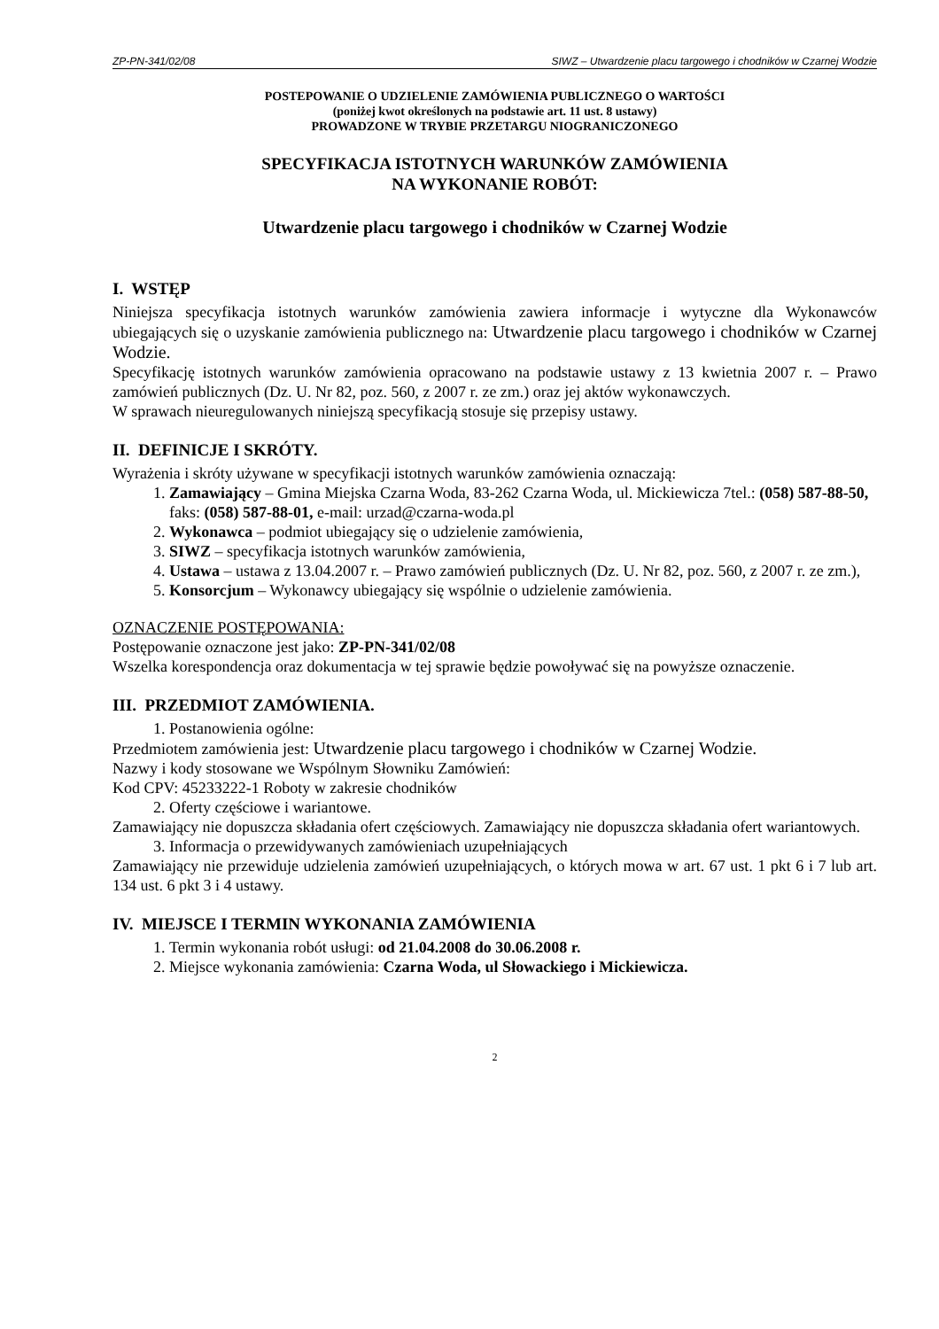ZP-PN-341/02/08 SIWZ – Utwardzenie placu targowego i chodników w Czarnej Wodzie
POSTEPOWANIE O UDZIELENIE ZAMÓWIENIA PUBLICZNEGO O WARTOŚCI
(poniżej kwot określonych na podstawie art. 11 ust. 8 ustawy)
PROWADZONE W TRYBIE PRZETARGU NIOGRANICZONEGO
SPECYFIKACJA ISTOTNYCH WARUNKÓW ZAMÓWIENIA
NA WYKONANIE ROBÓT:
Utwardzenie placu targowego i chodników w Czarnej Wodzie
I. WSTĘP
Niniejsza specyfikacja istotnych warunków zamówienia zawiera informacje i wytyczne dla Wykonawców ubiegających się o uzyskanie zamówienia publicznego na: Utwardzenie placu targowego i chodników w Czarnej Wodzie.
Specyfikację istotnych warunków zamówienia opracowano na podstawie ustawy z 13 kwietnia 2007 r. – Prawo zamówień publicznych (Dz. U. Nr 82, poz. 560, z 2007 r. ze zm.) oraz jej aktów wykonawczych.
W sprawach nieuregulowanych niniejszą specyfikacją stosuje się przepisy ustawy.
II. DEFINICJE I SKRÓTY.
Wyrażenia i skróty używane w specyfikacji istotnych warunków zamówienia oznaczają:
1. Zamawiający – Gmina Miejska Czarna Woda, 83-262 Czarna Woda, ul. Mickiewicza 7tel.: (058) 587-88-50, faks: (058) 587-88-01, e-mail: urzad@czarna-woda.pl
2. Wykonawca – podmiot ubiegający się o udzielenie zamówienia,
3. SIWZ – specyfikacja istotnych warunków zamówienia,
4. Ustawa – ustawa z 13.04.2007 r. – Prawo zamówień publicznych (Dz. U. Nr 82, poz. 560, z 2007 r. ze zm.),
5. Konsorcjum – Wykonawcy ubiegający się wspólnie o udzielenie zamówienia.
OZNACZENIE POSTĘPOWANIA:
Postępowanie oznaczone jest jako: ZP-PN-341/02/08
Wszelka korespondencja oraz dokumentacja w tej sprawie będzie powoływać się na powyższe oznaczenie.
III. PRZEDMIOT ZAMÓWIENIA.
1. Postanowienia ogólne:
Przedmiotem zamówienia jest: Utwardzenie placu targowego i chodników w Czarnej Wodzie.
Nazwy i kody stosowane we Wspólnym Słowniku Zamówień:
Kod CPV: 45233222-1 Roboty w zakresie chodników
2. Oferty częściowe i wariantowe.
Zamawiający nie dopuszcza składania ofert częściowych. Zamawiający nie dopuszcza składania ofert wariantowych.
3. Informacja o przewidywanych zamówieniach uzupełniających
Zamawiający nie przewiduje udzielenia zamówień uzupełniających, o których mowa w art. 67 ust. 1 pkt 6 i 7 lub art. 134 ust. 6 pkt 3 i 4 ustawy.
IV. MIEJSCE I TERMIN WYKONANIA ZAMÓWIENIA
1. Termin wykonania robót usługi: od 21.04.2008 do 30.06.2008 r.
2. Miejsce wykonania zamówienia: Czarna Woda, ul Słowackiego i Mickiewicza.
2